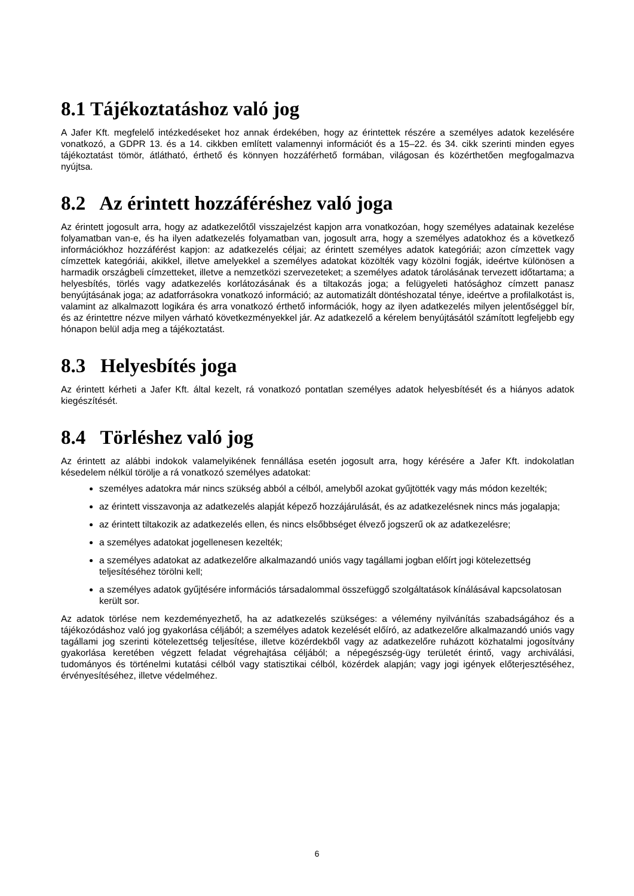8.1 Tájékoztatáshoz való jog
A Jafer Kft. megfelelő intézkedéseket hoz annak érdekében, hogy az érintettek részére a személyes adatok kezelésére vonatkozó, a GDPR 13. és a 14. cikkben említett valamennyi információt és a 15–22. és 34. cikk szerinti minden egyes tájékoztatást tömör, átlátható, érthető és könnyen hozzáférhető formában, világosan és közérthetően megfogalmazva nyújtsa.
8.2 Az érintett hozzáféréshez való joga
Az érintett jogosult arra, hogy az adatkezelőtől visszajelzést kapjon arra vonatkozóan, hogy személyes adatainak kezelése folyamatban van-e, és ha ilyen adatkezelés folyamatban van, jogosult arra, hogy a személyes adatokhoz és a következő információkhoz hozzáférést kapjon: az adatkezelés céljai; az érintett személyes adatok kategóriái; azon címzettek vagy címzettek kategóriái, akikkel, illetve amelyekkel a személyes adatokat közölték vagy közölni fogják, ideértve különösen a harmadik országbeli címzetteket, illetve a nemzetközi szervezeteket; a személyes adatok tárolásának tervezett időtartama; a helyesbítés, törlés vagy adatkezelés korlátozásának és a tiltakozás joga; a felügyeleti hatósághoz címzett panasz benyújtásának joga; az adatforrásokra vonatkozó információ; az automatizált döntéshozatal ténye, ideértve a profilalkotást is, valamint az alkalmazott logikára és arra vonatkozó érthető információk, hogy az ilyen adatkezelés milyen jelentőséggel bír, és az érintettre nézve milyen várható következményekkel jár. Az adatkezelő a kérelem benyújtásától számított legfeljebb egy hónapon belül adja meg a tájékoztatást.
8.3 Helyesbítés joga
Az érintett kérheti a Jafer Kft. által kezelt, rá vonatkozó pontatlan személyes adatok helyesbítését és a hiányos adatok kiegészítését.
8.4 Törléshez való jog
Az érintett az alábbi indokok valamelyikének fennállása esetén jogosult arra, hogy kérésére a Jafer Kft. indokolatlan késedelem nélkül törölje a rá vonatkozó személyes adatokat:
személyes adatokra már nincs szükség abból a célból, amelyből azokat gyűjtötték vagy más módon kezelték;
az érintett visszavonja az adatkezelés alapját képező hozzájárulását, és az adatkezelésnek nincs más jogalapja;
az érintett tiltakozik az adatkezelés ellen, és nincs elsőbbséget élvező jogszerű ok az adatkezelésre;
a személyes adatokat jogellenesen kezelték;
a személyes adatokat az adatkezelőre alkalmazandó uniós vagy tagállami jogban előírt jogi kötelezettség teljesítéséhez törölni kell;
a személyes adatok gyűjtésére információs társadalommal összefüggő szolgáltatások kínálásával kapcsolatosan került sor.
Az adatok törlése nem kezdeményezhető, ha az adatkezelés szükséges: a vélemény nyilvánítás szabadságához és a tájékozódáshoz való jog gyakorlása céljából; a személyes adatok kezelését előíró, az adatkezelőre alkalmazandó uniós vagy tagállami jog szerinti kötelezettség teljesítése, illetve közérdekből vagy az adatkezelőre ruházott közhatalmi jogosítvány gyakorlása keretében végzett feladat végrehajtása céljából; a népegészség-ügy területét érintő, vagy archiválási, tudományos és történelmi kutatási célból vagy statisztikai célból, közérdek alapján; vagy jogi igények előterjesztéséhez, érvényesítéséhez, illetve védelméhez.
6